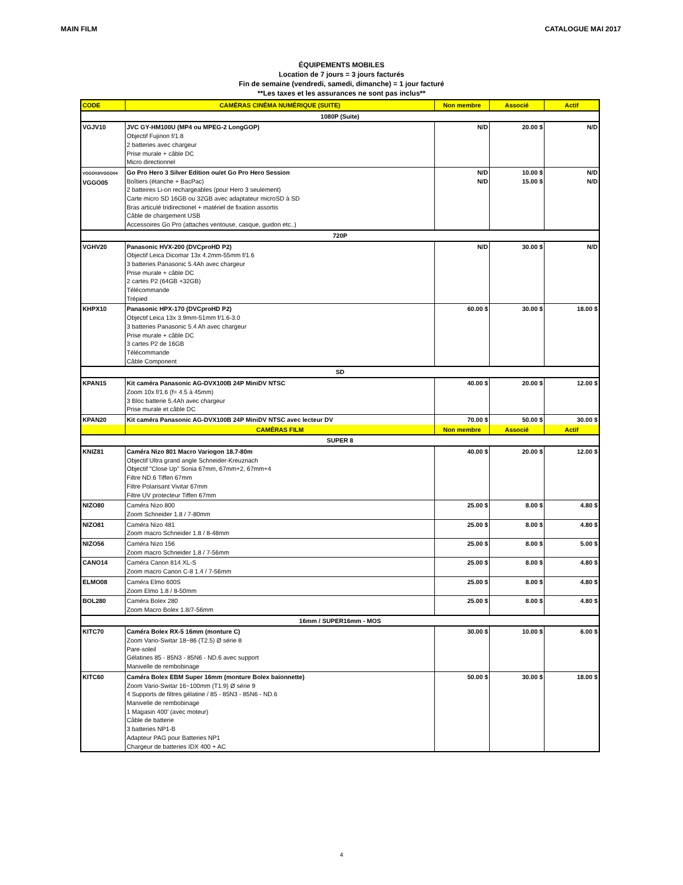MAIN FILM CATALOGUE MAI 2017
ÉQUIPEMENTS MOBILES
Location de 7 jours = 3 jours facturés
Fin de semaine (vendredi, samedi, dimanche) = 1 jour facturé
**Les taxes et les assurances ne sont pas inclus**
| CODE | CAMÉRAS CINÉMA NUMÉRIQUE (SUITE) | Non membre | Associé | Actif |
| --- | --- | --- | --- | --- |
| 1080P (Suite) | | | | |
| VGJV10 | JVC GY-HM100U (MP4 ou MPEG-2 LongGOP) Objectif Fujinon f/1.8 2 batteries avec chargeur Prise murale + câble DC Micro directionnel | N/D | 20.00 $ | N/D |
| VGGO03/VGGO04 VGGO05 | Go Pro Hero 3 Silver Edition ou/et Go Pro Hero Session Boîtiers (étanche + BacPac) 2 batteires Li-on rechargeables (pour Hero 3 seulement) Carte micro SD 16GB ou 32GB avec adaptateur microSD à SD Bras articulé tridirectionel + matériel de fixation assortis Câble de chargement USB Accessoires Go Pro (attaches ventouse, casque, guidon etc..) | N/D N/D | 10.00 $ 15.00 $ | N/D N/D |
| 720P | | | | |
| VGHV20 | Panasonic HVX-200 (DVCproHD P2) Objectif Leica Dicomar 13x 4.2mm-55mm f/1.6 3 batteries Panasonic 5.4Ah avec chargeur Prise murale + câble DC 2 cartes P2 (64GB +32GB) Télécommande Trépied | N/D | 30.00 $ | N/D |
| KHPX10 | Panasonic HPX-170 (DVCproHD P2) Objectif Leica 13x 3.9mm-51mm f/1.6-3.0 3 batteries Panasonic 5.4 Ah avec chargeur Prise murale + câble DC 3 cartes P2 de 16GB Télécommande Câble Component | 60.00 $ | 30.00 $ | 18.00 $ |
| SD | | | | |
| KPAN15 | Kit caméra Panasonic AG-DVX100B 24P MiniDV NTSC Zoom 10x f/1.6 (f= 4.5 à 45mm) 3 Bloc batterie 5.4Ah avec chargeur Prise murale et câble DC | 40.00 $ | 20.00 $ | 12.00 $ |
| KPAN20 | Kit caméra Panasonic AG-DVX100B 24P MiniDV NTSC avec lecteur DV | 70.00 $ | 50.00 $ | 30.00 $ |
| | CAMÉRAS FILM | Non membre | Associé | Actif |
| SUPER 8 | | | | |
| KNIZ81 | Caméra Nizo 801 Macro Variogon 18.7-80m Objectif Ultra grand angle Schneider-Kreuznach Objectif "Close Up" Sonia 67mm, 67mm+2, 67mm+4 Filtre ND.6 Tiffen 67mm Filtre Polarisant Vivitar 67mm Filtre UV protecteur Tiffen 67mm | 40.00 $ | 20.00 $ | 12.00 $ |
| NIZO80 | Caméra Nizo 800 Zoom Schneider 1.8 / 7-80mm | 25.00 $ | 8.00 $ | 4.80 $ |
| NIZO81 | Caméra Nizo 481 Zoom macro Schneider 1.8 / 8-48mm | 25.00 $ | 8.00 $ | 4.80 $ |
| NIZO56 | Caméra Nizo 156 Zoom macro Schneider 1.8 / 7-56mm | 25.00 $ | 8.00 $ | 5.00 $ |
| CANO14 | Caméra Canon 814 XL-S Zoom macro Canon C-8 1.4 / 7-56mm | 25.00 $ | 8.00 $ | 4.80 $ |
| ELMO08 | Caméra Elmo 600S Zoom Elmo 1.8 / 8-50mm | 25.00 $ | 8.00 $ | 4.80 $ |
| BOL280 | Caméra Bolex 280 Zoom Macro Bolex 1.8/7-56mm | 25.00 $ | 8.00 $ | 4.80 $ |
| 16mm / SUPER16mm - MOS | | | | |
| KITC70 | Caméra Bolex RX-5 16mm (monture C) Zoom Vario-Switar 18~86 (T2.5) Ø série 8 Pare-soleil Gélatines 85 - 85N3 - 85N6 - ND.6 avec support Manivelle de rembobinage | 30.00 $ | 10.00 $ | 6.00 $ |
| KITC60 | Caméra Bolex EBM Super 16mm (monture Bolex baïonnette) Zoom Vario-Switar 16~100mm (T1.9) Ø série 9 4 Supports de filtres gélatine / 85 - 85N3 - 85N6 - ND.6 Manivelle de rembobinage 1 Magasin 400' (avec moteur) Câble de batterie 3 batteries NP1-B Adapteur PAG pour Batteries NP1 Chargeur de batteries IDX 400 + AC | 50.00 $ | 30.00 $ | 18.00 $ |
4